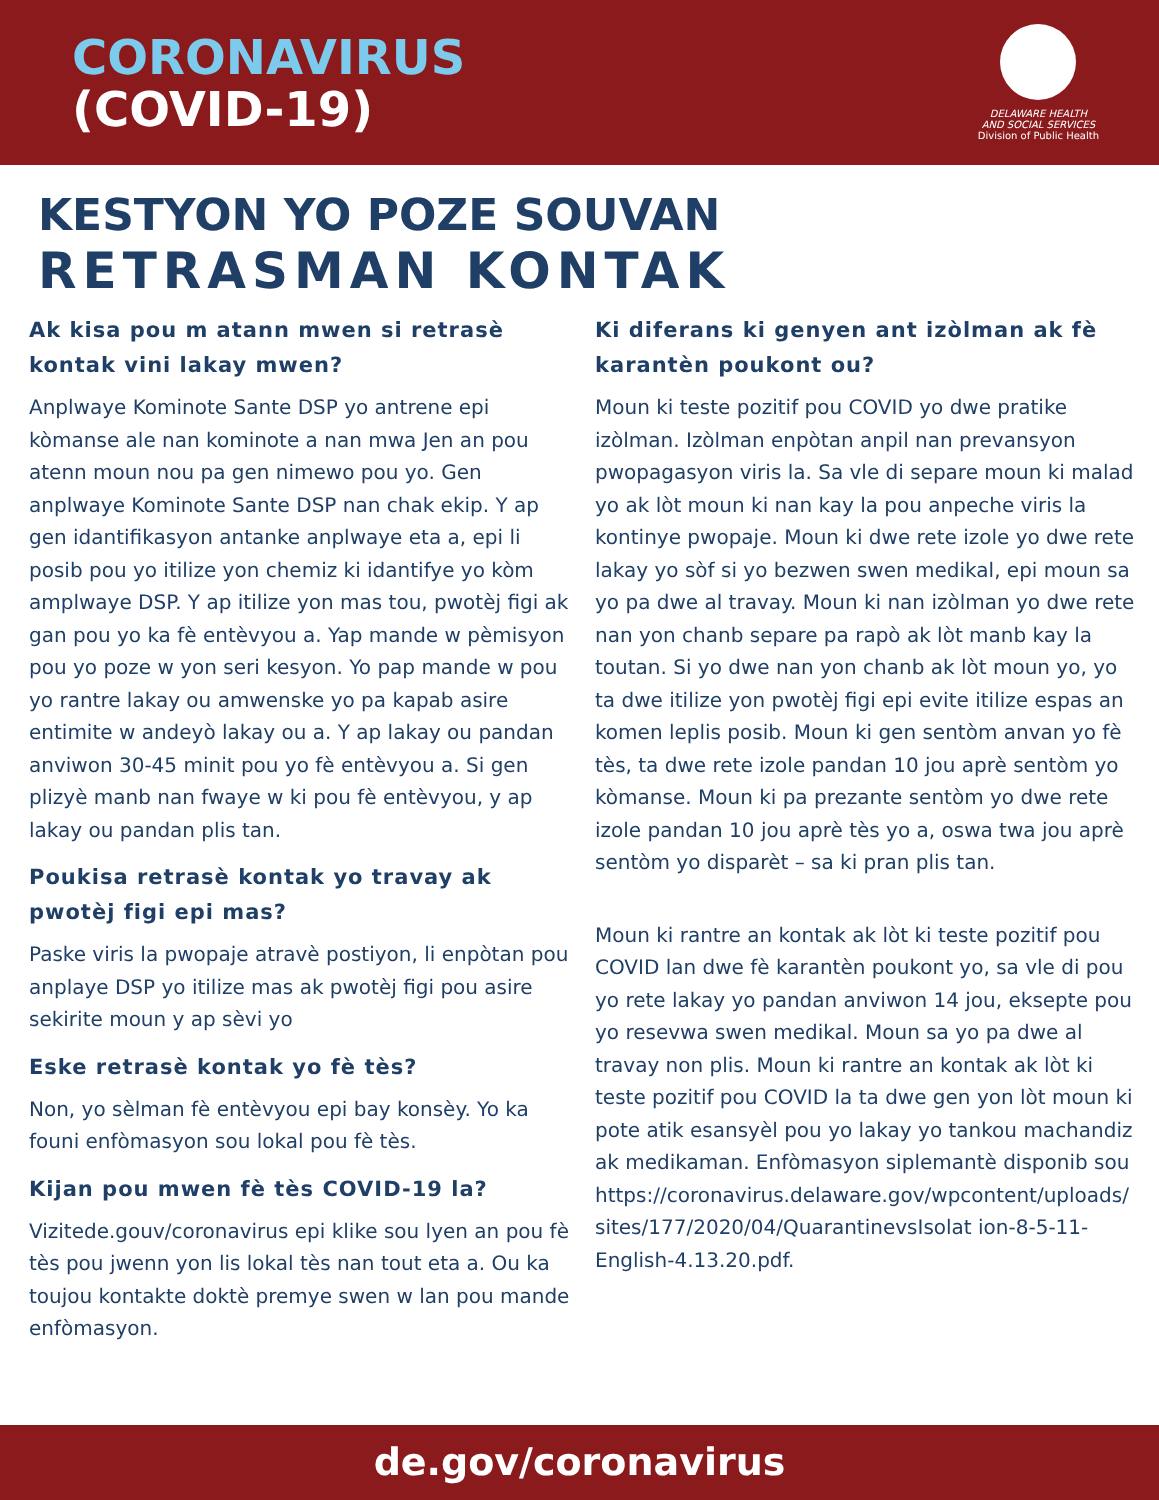CORONAVIRUS
(COVID-19)
DELAWARE HEALTH
AND SOCIAL SERVICES
Division of Public Health
KESTYON YO POZE SOUVAN
RETRASMAN KONTAK
Ak kisa pou m atann mwen si retrasè kontak vini lakay mwen?
Anplwaye Kominote Sante DSP yo antrene epi kòmanse ale nan kominote a nan mwa Jen an pou atenn moun nou pa gen nimewo pou yo. Gen anplwaye Kominote Sante DSP nan chak ekip. Y ap gen idantifikasyon antanke anplwaye eta a, epi li posib pou yo itilize yon chemiz ki idantifye yo kòm amplwaye DSP. Y ap itilize yon mas tou, pwotèj figi ak gan pou yo ka fè entèvyou a. Yap mande w pèmisyon pou yo poze w yon seri kesyon. Yo pap mande w pou yo rantre lakay ou amwenske yo pa kapab asire entimite w andeyò lakay ou a. Y ap lakay ou pandan anviwon 30-45 minit pou yo fè entèvyou a. Si gen plizyè manb nan fwaye w ki pou fè entèvyou, y ap lakay ou pandan plis tan.
Poukisa retrasè kontak yo travay ak pwotèj figi epi mas?
Paske viris la pwopaje atravè postiyon, li enpòtan pou anplaye DSP yo itilize mas ak pwotèj figi pou asire sekirite moun y ap sèvi yo
Eske retrasè kontak yo fè tès?
Non, yo sèlman fè entèvyou epi bay konsèy. Yo ka founi enfòmasyon sou lokal pou fè tès.
Kijan pou mwen fè tès COVID-19 la?
Vizitede.gouv/coronavirus epi klike sou lyen an pou fè tès pou jwenn yon lis lokal tès nan tout eta a. Ou ka toujou kontakte doktè premye swen w lan pou mande enfòmasyon.
Ki diferans ki genyen ant izòlman ak fè karantèn poukont ou?
Moun ki teste pozitif pou COVID yo dwe pratike izòlman. Izòlman enpòtan anpil nan prevansyon pwopagasyon viris la. Sa vle di separe moun ki malad yo ak lòt moun ki nan kay la pou anpeche viris la kontinye pwopaje. Moun ki dwe rete izole yo dwe rete lakay yo sòf si yo bezwen swen medikal, epi moun sa yo pa dwe al travay. Moun ki nan izòlman yo dwe rete nan yon chanb separe pa rapò ak lòt manb kay la toutan. Si yo dwe nan yon chanb ak lòt moun yo, yo ta dwe itilize yon pwotèj figi epi evite itilize espas an komen leplis posib. Moun ki gen sentòm anvan yo fè tès, ta dwe rete izole pandan 10 jou aprè sentòm yo kòmanse. Moun ki pa prezante sentòm yo dwe rete izole pandan 10 jou aprè tès yo a, oswa twa jou aprè sentòm yo disparèt – sa ki pran plis tan.
Moun ki rantre an kontak ak lòt ki teste pozitif pou COVID lan dwe fè karantèn poukont yo, sa vle di pou yo rete lakay yo pandan anviwon 14 jou, eksepte pou yo resevwa swen medikal. Moun sa yo pa dwe al travay non plis. Moun ki rantre an kontak ak lòt ki teste pozitif pou COVID la ta dwe gen yon lòt moun ki pote atik esansyèl pou yo lakay yo tankou machandiz ak medikaman. Enfòmasyon siplemantè disponib sou https://coronavirus.delaware.gov/wpcontent/uploads/ sites/177/2020/04/QuarantinevsIsolat ion-8-5-11-English-4.13.20.pdf.
de.gov/coronavirus